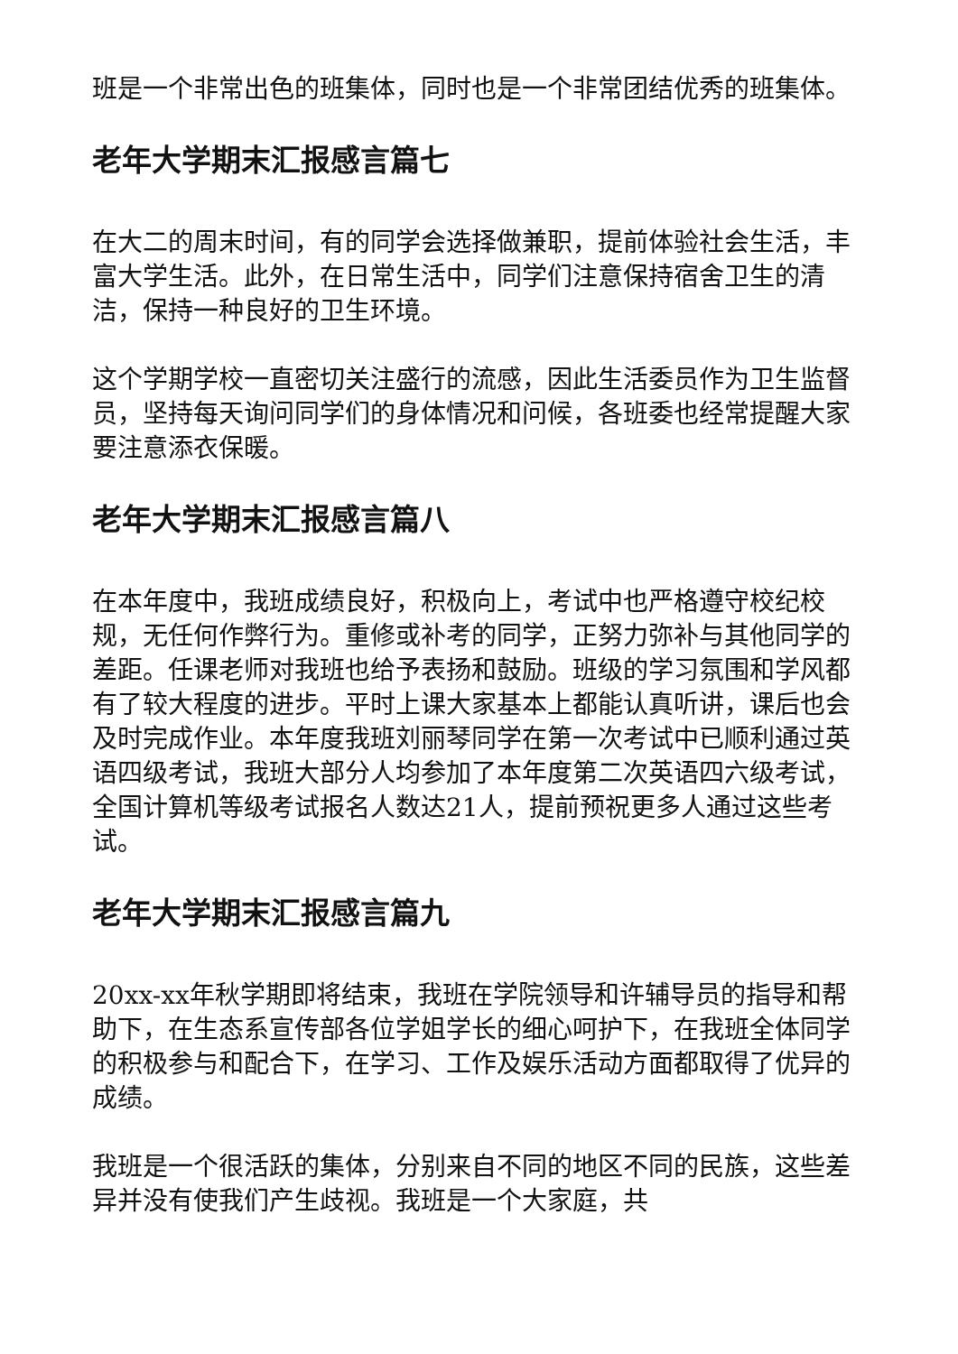班是一个非常出色的班集体，同时也是一个非常团结优秀的班集体。
老年大学期末汇报感言篇七
在大二的周末时间，有的同学会选择做兼职，提前体验社会生活，丰富大学生活。此外，在日常生活中，同学们注意保持宿舍卫生的清洁，保持一种良好的卫生环境。
这个学期学校一直密切关注盛行的流感，因此生活委员作为卫生监督员，坚持每天询问同学们的身体情况和问候，各班委也经常提醒大家要注意添衣保暖。
老年大学期末汇报感言篇八
在本年度中，我班成绩良好，积极向上，考试中也严格遵守校纪校规，无任何作弊行为。重修或补考的同学，正努力弥补与其他同学的差距。任课老师对我班也给予表扬和鼓励。班级的学习氛围和学风都有了较大程度的进步。平时上课大家基本上都能认真听讲，课后也会及时完成作业。本年度我班刘丽琴同学在第一次考试中已顺利通过英语四级考试，我班大部分人均参加了本年度第二次英语四六级考试，全国计算机等级考试报名人数达21人，提前预祝更多人通过这些考试。
老年大学期末汇报感言篇九
20xx-xx年秋学期即将结束，我班在学院领导和许辅导员的指导和帮助下，在生态系宣传部各位学姐学长的细心呵护下，在我班全体同学的积极参与和配合下，在学习、工作及娱乐活动方面都取得了优异的成绩。
我班是一个很活跃的集体，分别来自不同的地区不同的民族，这些差异并没有使我们产生歧视。我班是一个大家庭，共